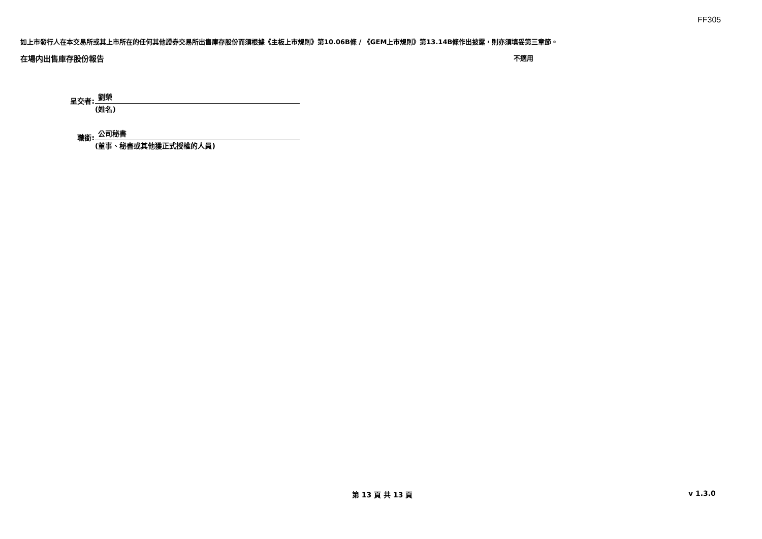FF305
如上市發行人在本交易所或其上市所在的任何其他證券交易所出售庫存股份而須根據《主板上市規則》第10.06B條 / 《GEM上市規則》第13.14B條作出披露，則亦須填妥第三章節。
在場内出售庫存股份報告 不適用
呈交者:
劉榮
(姓名)
職銜:
公司秘書
(董事、秘書或其他獲正式授權的人員)
第 13 頁 共 13 頁 v 1.3.0